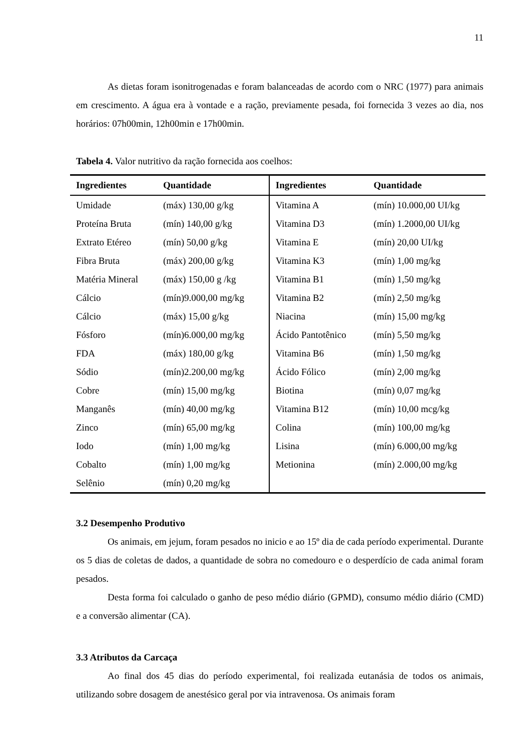11
As dietas foram isonitrogenadas e foram balanceadas de acordo com o NRC (1977) para animais em crescimento. A água era à vontade e a ração, previamente pesada, foi fornecida 3 vezes ao dia, nos horários: 07h00min, 12h00min e 17h00min.
Tabela 4. Valor nutritivo da ração fornecida aos coelhos:
| Ingredientes | Quantidade | Ingredientes | Quantidade |
| --- | --- | --- | --- |
| Umidade | (máx) 130,00 g/kg | Vitamina A | (mín) 10.000,00 UI/kg |
| Proteína Bruta | (mín) 140,00 g/kg | Vitamina D3 | (mín) 1.2000,00 UI/kg |
| Extrato Etéreo | (mín) 50,00 g/kg | Vitamina E | (mín) 20,00 UI/kg |
| Fibra Bruta | (máx) 200,00 g/kg | Vitamina K3 | (mín) 1,00 mg/kg |
| Matéria Mineral | (máx) 150,00 g /kg | Vitamina B1 | (mín) 1,50 mg/kg |
| Cálcio | (mín)9.000,00 mg/kg | Vitamina B2 | (mín) 2,50 mg/kg |
| Cálcio | (máx) 15,00 g/kg | Niacina | (mín) 15,00 mg/kg |
| Fósforo | (mín)6.000,00 mg/kg | Ácido Pantotênico | (mín) 5,50 mg/kg |
| FDA | (máx) 180,00 g/kg | Vitamina B6 | (mín) 1,50 mg/kg |
| Sódio | (mín)2.200,00 mg/kg | Ácido Fólico | (mín) 2,00 mg/kg |
| Cobre | (mín) 15,00 mg/kg | Biotina | (mín) 0,07 mg/kg |
| Manganês | (mín) 40,00 mg/kg | Vitamina B12 | (mín) 10,00 mcg/kg |
| Zinco | (mín) 65,00 mg/kg | Colina | (mín) 100,00 mg/kg |
| Iodo | (mín) 1,00 mg/kg | Lisina | (mín) 6.000,00 mg/kg |
| Cobalto | (mín) 1,00 mg/kg | Metionina | (mín) 2.000,00 mg/kg |
| Selênio | (mín) 0,20 mg/kg | | |
3.2 Desempenho Produtivo
Os animais, em jejum, foram pesados no inicio e ao 15º dia de cada período experimental. Durante os 5 dias de coletas de dados, a quantidade de sobra no comedouro e o desperdício de cada animal foram pesados.
Desta forma foi calculado o ganho de peso médio diário (GPMD), consumo médio diário (CMD) e a conversão alimentar (CA).
3.3 Atributos da Carcaça
Ao final dos 45 dias do período experimental, foi realizada eutanásia de todos os animais, utilizando sobre dosagem de anestésico geral por via intravenosa. Os animais foram